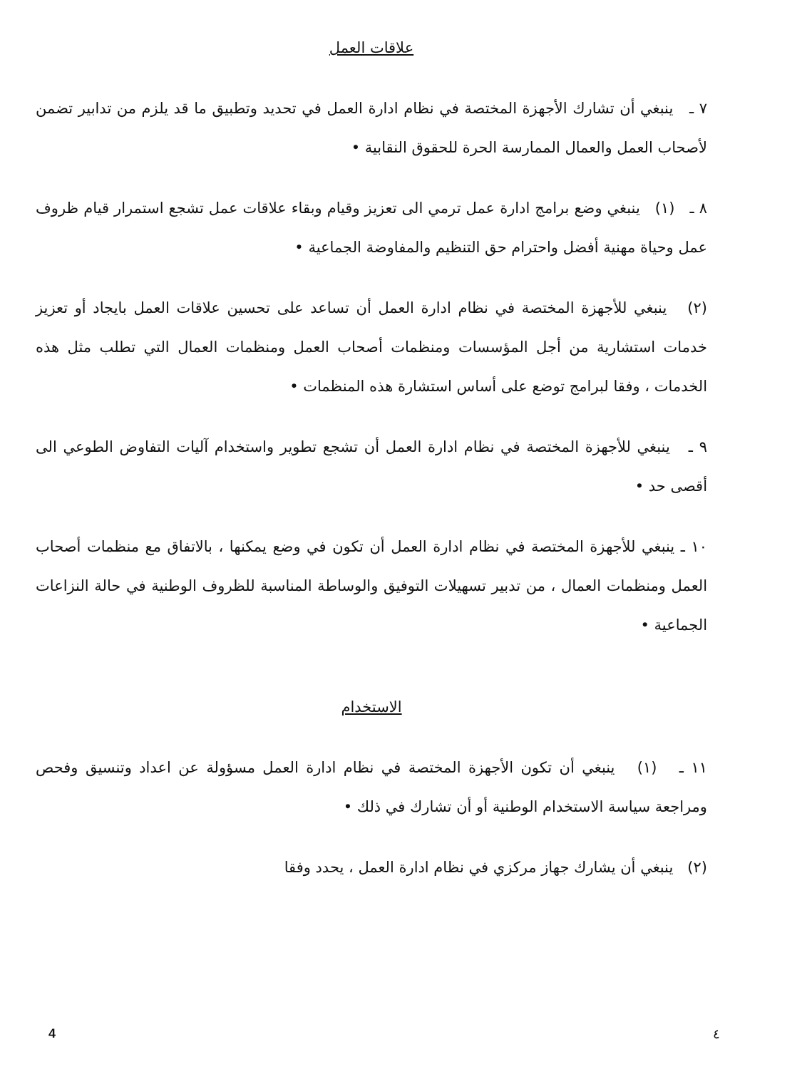علاقات العمل
٧ ـ ينبغي أن تشارك الأجهزة المختصة في نظام ادارة العمل في تحديد وتطبيق ما قد يلزم من تدابير تضمن لأصحاب العمل والعمال الممارسة الحرة للحقوق النقابية •
٨ ـ (١) ينبغي وضع برامج ادارة عمل ترمي الى تعزيز وقيام وبقاء علاقات عمل تشجع استمرار قيام ظروف عمل وحياة مهنية أفضل واحترام حق التنظيم والمفاوضة الجماعية •
(٢) ينبغي للأجهزة المختصة في نظام ادارة العمل أن تساعد على تحسين علاقات العمل بايجاد أو تعزيز خدمات استشارية من أجل المؤسسات ومنظمات أصحاب العمل ومنظمات العمال التي تطلب مثل هذه الخدمات ، وفقا لبرامج توضع على أساس استشارة هذه المنظمات •
٩ ـ ينبغي للأجهزة المختصة في نظام ادارة العمل أن تشجع تطوير واستخدام آليات التفاوض الطوعي الى أقصى حد •
١٠ ـ ينبغي للأجهزة المختصة في نظام ادارة العمل أن تكون في وضع يمكنها ، بالاتفاق مع منظمات أصحاب العمل ومنظمات العمال ، من تدبير تسهيلات التوفيق والوساطة المناسبة للظروف الوطنية في حالة النزاعات الجماعية •
الاستخدام
١١ ـ (١) ينبغي أن تكون الأجهزة المختصة في نظام ادارة العمل مسؤولة عن اعداد وتنسيق وفحص ومراجعة سياسة الاستخدام الوطنية أو أن تشارك في ذلك •
(٢) ينبغي أن يشارك جهاز مركزي في نظام ادارة العمل ، يحدد وفقا
4 ٤